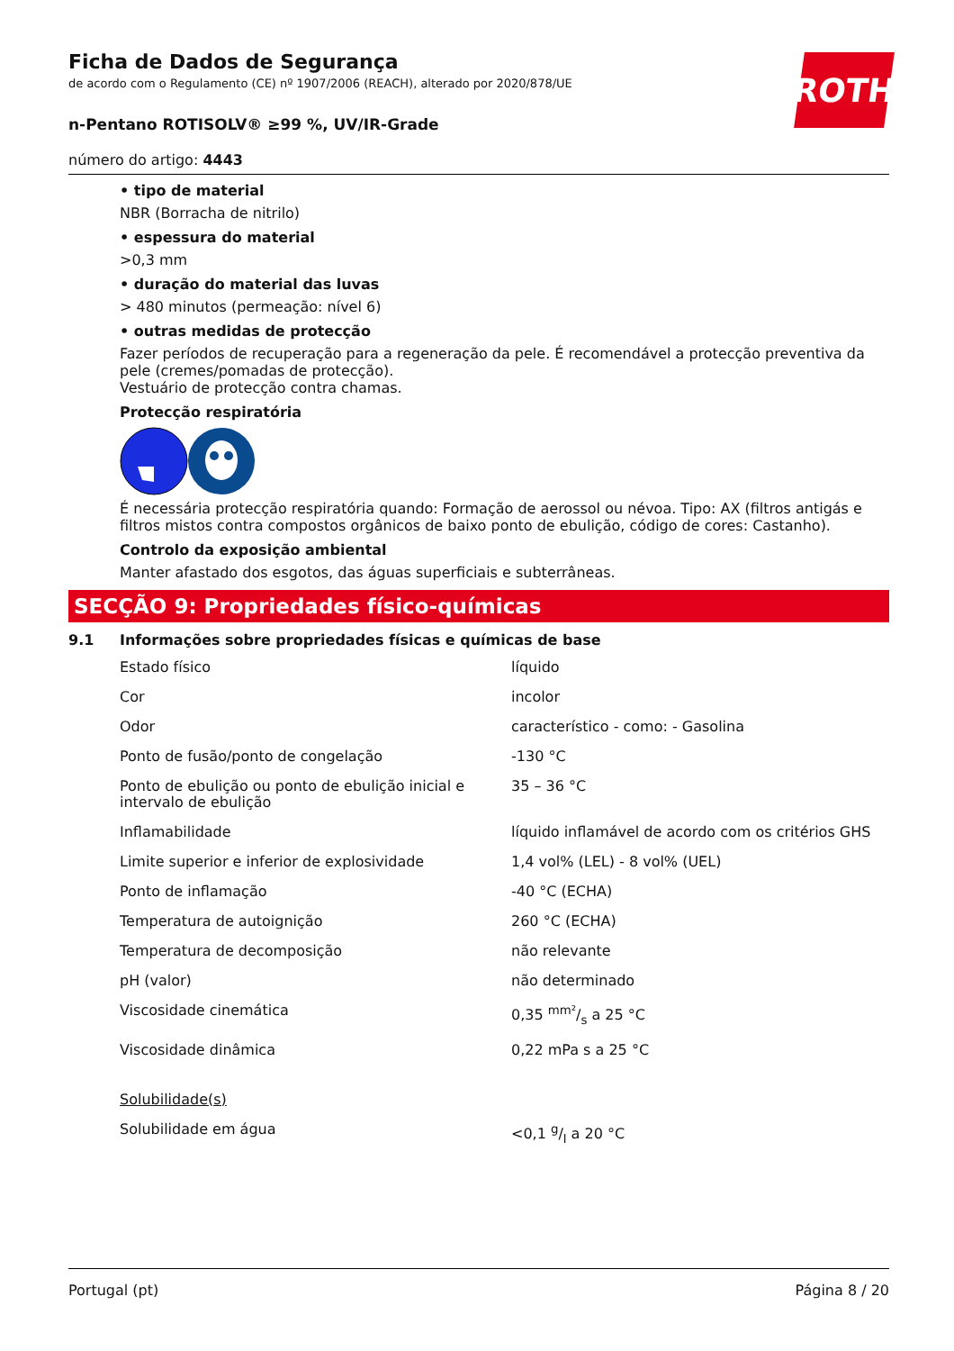ROTH
Ficha de Dados de Segurança
de acordo com o Regulamento (CE) nº 1907/2006 (REACH), alterado por 2020/878/UE
n-Pentano ROTISOLV® ≥99 %, UV/IR-Grade
número do artigo: 4443
• tipo de material
NBR (Borracha de nitrilo)
• espessura do material
>0,3 mm
• duração do material das luvas
> 480 minutos (permeação: nível 6)
• outras medidas de protecção
Fazer períodos de recuperação para a regeneração da pele. É recomendável a protecção preventiva da pele (cremes/pomadas de protecção).
Vestuário de protecção contra chamas.
Protecção respiratória
É necessária protecção respiratória quando: Formação de aerossol ou névoa. Tipo: AX (filtros antigás e filtros mistos contra compostos orgânicos de baixo ponto de ebulição, código de cores: Castanho).
Controlo da exposição ambiental
Manter afastado dos esgotos, das águas superficiais e subterrâneas.
SECÇÃO 9: Propriedades físico-químicas
9.1 Informações sobre propriedades físicas e químicas de base
| Estado físico | líquido |
| Cor | incolor |
| Odor | característico - como: - Gasolina |
| Ponto de fusão/ponto de congelação | -130 °C |
| Ponto de ebulição ou ponto de ebulição inicial e intervalo de ebulição | 35 – 36 °C |
| Inflamabilidade | líquido inflamável de acordo com os critérios GHS |
| Limite superior e inferior de explosividade | 1,4 vol% (LEL) - 8 vol% (UEL) |
| Ponto de inflamação | -40 °C (ECHA) |
| Temperatura de autoignição | 260 °C (ECHA) |
| Temperatura de decomposição | não relevante |
| pH (valor) | não determinado |
| Viscosidade cinemática | 0,35 mm²/s a 25 °C |
| Viscosidade dinâmica | 0,22 mPa s a 25 °C |
| Solubilidade(s) | |
| Solubilidade em água | <0,1 g/l a 20 °C |
Portugal (pt) Página 8 / 20